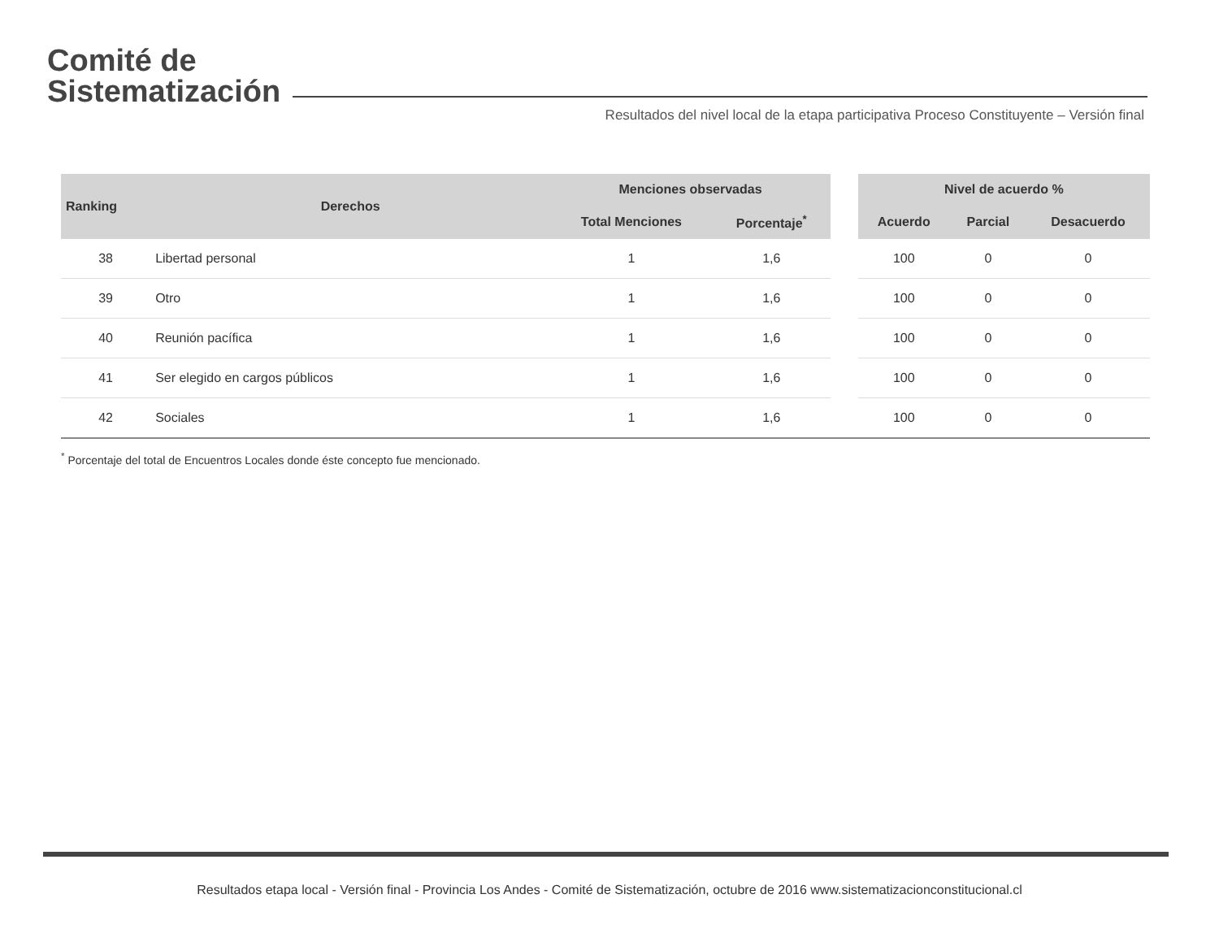Comité de
Sistematización
Resultados del nivel local de la etapa participativa Proceso Constituyente – Versión final
| Ranking | Derechos | Menciones observadas | | | Nivel de acuerdo % | | |
| --- | --- | --- | --- | --- | --- | --- | --- |
| | | Total Menciones | Porcentaje<sup>*</sup> | | Acuerdo | Parcial | Desacuerdo |
| 38 | Libertad personal | 1 | 1,6 | | 100 | 0 | 0 |
| 39 | Otro | 1 | 1,6 | | 100 | 0 | 0 |
| 40 | Reunión pacífica | 1 | 1,6 | | 100 | 0 | 0 |
| 41 | Ser elegido en cargos públicos | 1 | 1,6 | | 100 | 0 | 0 |
| 42 | Sociales | 1 | 1,6 | | 100 | 0 | 0 |
<sup>*</sup> Porcentaje del total de Encuentros Locales donde éste concepto fue mencionado.
Resultados etapa local - Versión final - Provincia Los Andes - Comité de Sistematización, octubre de 2016 www.sistematizacionconstitucional.cl